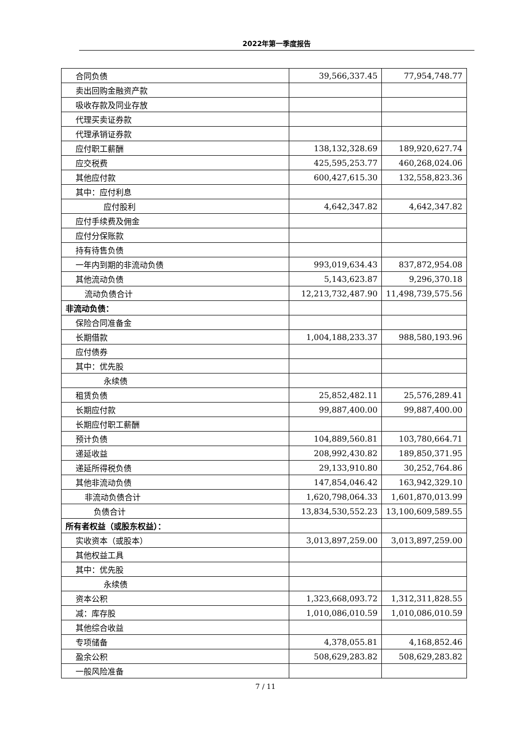2022年第一季度报告
| 合同负债 | 39,566,337.45 | 77,954,748.77 |
| 卖出回购金融资产款 | | |
| 吸收存款及同业存放 | | |
| 代理买卖证券款 | | |
| 代理承销证券款 | | |
| 应付职工薪酬 | 138,132,328.69 | 189,920,627.74 |
| 应交税费 | 425,595,253.77 | 460,268,024.06 |
| 其他应付款 | 600,427,615.30 | 132,558,823.36 |
| 其中：应付利息 | | |
| 应付股利 | 4,642,347.82 | 4,642,347.82 |
| 应付手续费及佣金 | | |
| 应付分保账款 | | |
| 持有待售负债 | | |
| 一年内到期的非流动负债 | 993,019,634.43 | 837,872,954.08 |
| 其他流动负债 | 5,143,623.87 | 9,296,370.18 |
| 流动负债合计 | 12,213,732,487.90 | 11,498,739,575.56 |
| 非流动负债： | | |
| 保险合同准备金 | | |
| 长期借款 | 1,004,188,233.37 | 988,580,193.96 |
| 应付债券 | | |
| 其中：优先股 | | |
| 永续债 | | |
| 租赁负债 | 25,852,482.11 | 25,576,289.41 |
| 长期应付款 | 99,887,400.00 | 99,887,400.00 |
| 长期应付职工薪酬 | | |
| 预计负债 | 104,889,560.81 | 103,780,664.71 |
| 递延收益 | 208,992,430.82 | 189,850,371.95 |
| 递延所得税负债 | 29,133,910.80 | 30,252,764.86 |
| 其他非流动负债 | 147,854,046.42 | 163,942,329.10 |
| 非流动负债合计 | 1,620,798,064.33 | 1,601,870,013.99 |
| 负债合计 | 13,834,530,552.23 | 13,100,609,589.55 |
| 所有者权益（或股东权益）： | | |
| 实收资本（或股本） | 3,013,897,259.00 | 3,013,897,259.00 |
| 其他权益工具 | | |
| 其中：优先股 | | |
| 永续债 | | |
| 资本公积 | 1,323,668,093.72 | 1,312,311,828.55 |
| 减：库存股 | 1,010,086,010.59 | 1,010,086,010.59 |
| 其他综合收益 | | |
| 专项储备 | 4,378,055.81 | 4,168,852.46 |
| 盈余公积 | 508,629,283.82 | 508,629,283.82 |
| 一般风险准备 | | |
7 / 11